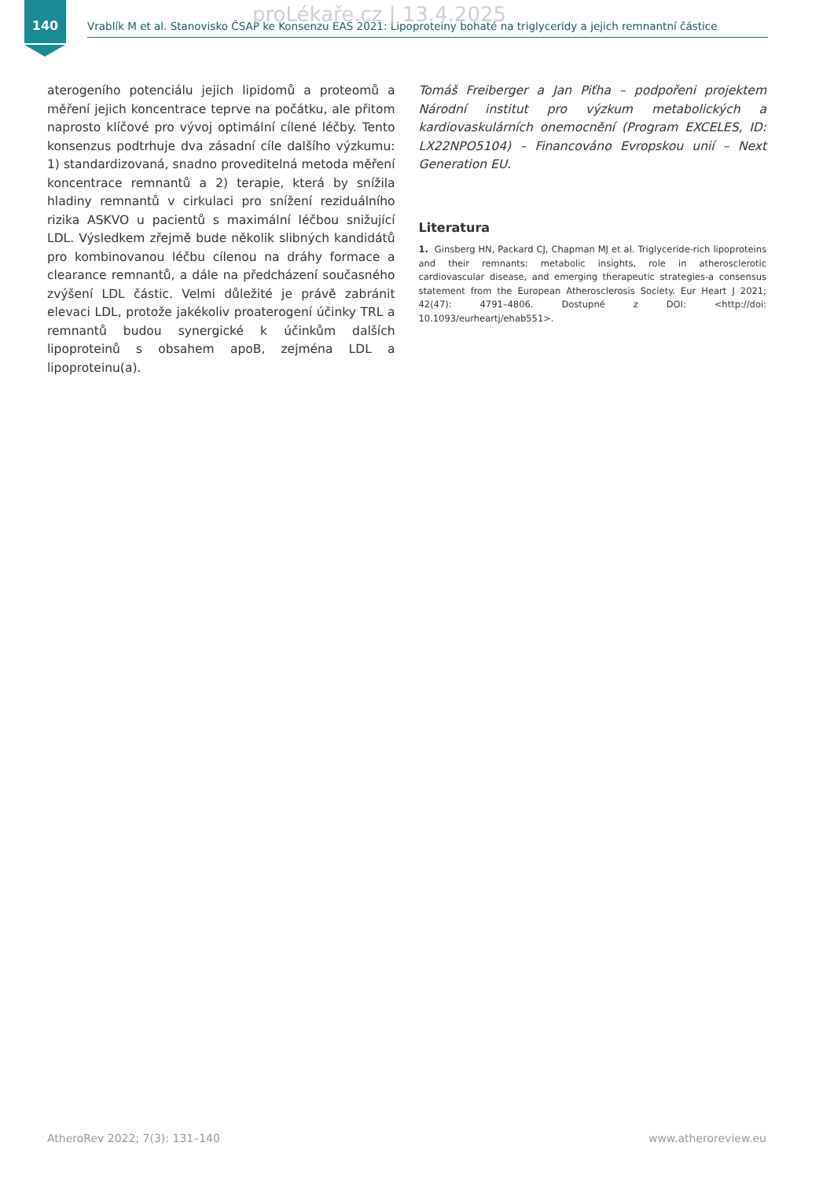140
proLékaře.cz | 13.4.2025 Vrablík M et al. Stanovisko ČSAP ke Konsenzu EAS 2021: Lipoproteiny bohaté na triglyceridy a jejich remnantní částice
aterogeního potenciálu jejich lipidomů a proteomů a měření jejich koncentrace teprve na počátku, ale přitom naprosto klíčové pro vývoj optimální cílené léčby. Tento konsenzus podtrhuje dva zásadní cíle dalšího výzkumu: 1) standardizovaná, snadno proveditelná metoda měření koncentrace remnantů a 2) terapie, která by snížila hladiny remnantů v cirkulaci pro snížení reziduálního rizika ASKVO u pacientů s maximální léčbou snižující LDL. Výsledkem zřejmě bude několik slibných kandidátů pro kombinovanou léčbu cílenou na dráhy formace a clearance remnantů, a dále na předcházení současného zvýšení LDL částic. Velmi důležité je právě zabránit elevaci LDL, protože jakékoliv proaterogení účinky TRL a remnantů budou synergické k účinkům dalších lipoproteinů s obsahem apoB, zejména LDL a lipoproteinu(a).
Tomáš Freiberger a Jan Piťha – podpořeni projektem Národní institut pro výzkum metabolických a kardiovaskulárních onemocnění (Program EXCELES, ID: LX22NPO5104) – Financováno Evropskou unií – Next Generation EU.
Literatura
1. Ginsberg HN, Packard CJ, Chapman MJ et al. Triglyceride-rich lipoproteins and their remnants: metabolic insights, role in atherosclerotic cardiovascular disease, and emerging therapeutic strategies-a consensus statement from the European Atherosclerosis Society. Eur Heart J 2021; 42(47): 4791–4806. Dostupné z DOI: <http://doi: 10.1093/eurheartj/ehab551>.
AtheroRev 2022; 7(3): 131–140 www.atheroreview.eu